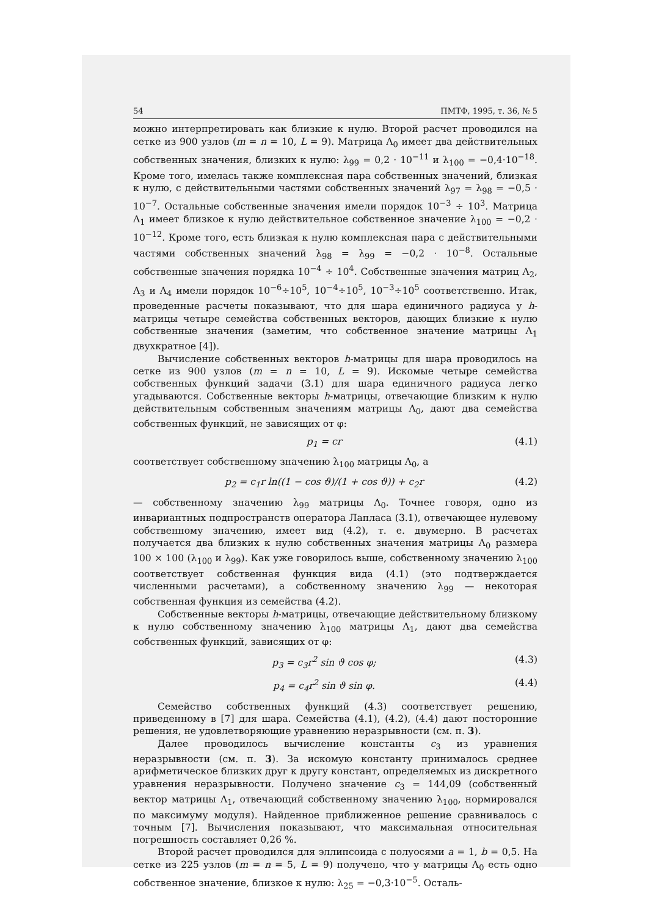54 ПМТФ, 1995, т. 36, № 5
можно интерпретировать как близкие к нулю. Второй расчет проводился на сетке из 900 узлов (m = n = 10, L = 9). Матрица Λ<sub>0</sub> имеет два действительных собственных значения, близких к нулю: λ<sub>99</sub> = 0,2 · 10<sup>−11</sup> и λ<sub>100</sub> = −0,4·10<sup>−18</sup>. Кроме того, имелась также комплексная пара собственных значений, близкая к нулю, с действительными частями собственных значений λ<sub>97</sub> = λ<sub>98</sub> = −0,5 · 10<sup>−7</sup>. Остальные собственные значения имели порядок 10<sup>−3</sup> ÷ 10<sup>3</sup>. Матрица Λ<sub>1</sub> имеет близкое к нулю действительное собственное значение λ<sub>100</sub> = −0,2 · 10<sup>−12</sup>. Кроме того, есть близкая к нулю комплексная пара с действительными частями собственных значений λ<sub>98</sub> = λ<sub>99</sub> = −0,2 · 10<sup>−8</sup>. Остальные собственные значения порядка 10<sup>−4</sup> ÷ 10<sup>4</sup>. Собственные значения матриц Λ<sub>2</sub>, Λ<sub>3</sub> и Λ<sub>4</sub> имели порядок 10<sup>−6</sup>÷10<sup>5</sup>, 10<sup>−4</sup>÷10<sup>5</sup>, 10<sup>−3</sup>÷10<sup>5</sup> соответственно. Итак, проведенные расчеты показывают, что для шара единичного радиуса у h-матрицы четыре семейства собственных векторов, дающих близкие к нулю собственные значения (заметим, что собственное значение матрицы Λ<sub>1</sub> двухкратное [4]).
Вычисление собственных векторов h-матрицы для шара проводилось на сетке из 900 узлов (m = n = 10, L = 9). Искомые четыре семейства собственных функций задачи (3.1) для шара единичного радиуса легко угадываются. Собственные векторы h-матрицы, отвечающие близким к нулю действительным собственным значениям матрицы Λ<sub>0</sub>, дают два семейства собственных функций, не зависящих от φ:
p<sub>1</sub> = cr (4.1)
соответствует собственному значению λ<sub>100</sub> матрицы Λ<sub>0</sub>, а
p<sub>2</sub> = c<sub>1</sub>r ln((1 − cos ϑ)/(1 + cos ϑ)) + c<sub>2</sub>r (4.2)
— собственному значению λ<sub>99</sub> матрицы Λ<sub>0</sub>. Точнее говоря, одно из инвариантных подпространств оператора Лапласа (3.1), отвечающее нулевому собственному значению, имеет вид (4.2), т. е. двумерно. В расчетах получается два близких к нулю собственных значения матрицы Λ<sub>0</sub> размера 100 × 100 (λ<sub>100</sub> и λ<sub>99</sub>). Как уже говорилось выше, собственному значению λ<sub>100</sub> соответствует собственная функция вида (4.1) (это подтверждается численными расчетами), а собственному значению λ<sub>99</sub> — некоторая собственная функция из семейства (4.2).
Собственные векторы h-матрицы, отвечающие действительному близкому к нулю собственному значению λ<sub>100</sub> матрицы Λ<sub>1</sub>, дают два семейства собственных функций, зависящих от φ:
p<sub>3</sub> = c<sub>3</sub>r<sup>2</sup> sin ϑ cos φ; (4.3)
p<sub>4</sub> = c<sub>4</sub>r<sup>2</sup> sin ϑ sin φ. (4.4)
Семейство собственных функций (4.3) соответствует решению, приведенному в [7] для шара. Семейства (4.1), (4.2), (4.4) дают посторонние решения, не удовлетворяющие уравнению неразрывности (см. п. 3).
Далее проводилось вычисление константы c<sub>3</sub> из уравнения неразрывности (см. п. 3). За искомую константу принималось среднее арифметическое близких друг к другу констант, определяемых из дискретного уравнения неразрывности. Получено значение c<sub>3</sub> = 144,09 (собственный вектор матрицы Λ<sub>1</sub>, отвечающий собственному значению λ<sub>100</sub>, нормировался по максимуму модуля). Найденное приближенное решение сравнивалось с точным [7]. Вычисления показывают, что максимальная относительная погрешность составляет 0,26 %.
Второй расчет проводился для эллипсоида с полуосями a = 1, b = 0,5. На сетке из 225 узлов (m = n = 5, L = 9) получено, что у матрицы Λ<sub>0</sub> есть одно собственное значение, близкое к нулю: λ<sub>25</sub> = −0,3·10<sup>−5</sup>. Осталь-